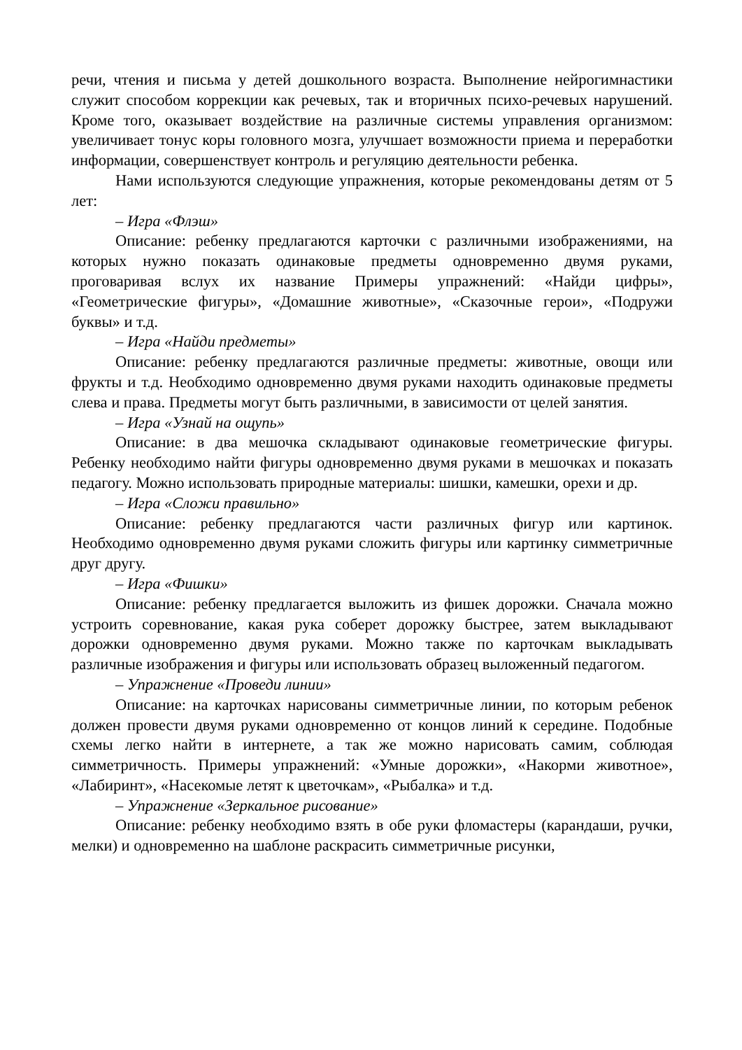речи, чтения и письма у детей дошкольного возраста. Выполнение нейрогимнастики служит способом коррекции как речевых, так и вторичных психо-речевых нарушений. Кроме того, оказывает воздействие на различные системы управления организмом: увеличивает тонус коры головного мозга, улучшает возможности приема и переработки информации, совершенствует контроль и регуляцию деятельности ребенка.
Нами используются следующие упражнения, которые рекомендованы детям от 5 лет:
– Игра «Флэш»
Описание: ребенку предлагаются карточки с различными изображениями, на которых нужно показать одинаковые предметы одновременно двумя руками, проговаривая вслух их название Примеры упражнений: «Найди цифры», «Геометрические фигуры», «Домашние животные», «Сказочные герои», «Подружи буквы» и т.д.
– Игра «Найди предметы»
Описание: ребенку предлагаются различные предметы: животные, овощи или фрукты и т.д. Необходимо одновременно двумя руками находить одинаковые предметы слева и права. Предметы могут быть различными, в зависимости от целей занятия.
– Игра «Узнай на ощупь»
Описание: в два мешочка складывают одинаковые геометрические фигуры. Ребенку необходимо найти фигуры одновременно двумя руками в мешочках и показать педагогу. Можно использовать природные материалы: шишки, камешки, орехи и др.
– Игра «Сложи правильно»
Описание: ребенку предлагаются части различных фигур или картинок. Необходимо одновременно двумя руками сложить фигуры или картинку симметричные друг другу.
– Игра «Фишки»
Описание: ребенку предлагается выложить из фишек дорожки. Сначала можно устроить соревнование, какая рука соберет дорожку быстрее, затем выкладывают дорожки одновременно двумя руками. Можно также по карточкам выкладывать различные изображения и фигуры или использовать образец выложенный педагогом.
– Упражнение «Проведи линии»
Описание: на карточках нарисованы симметричные линии, по которым ребенок должен провести двумя руками одновременно от концов линий к середине. Подобные схемы легко найти в интернете, а так же можно нарисовать самим, соблюдая симметричность. Примеры упражнений: «Умные дорожки», «Накорми животное», «Лабиринт», «Насекомые летят к цветочкам», «Рыбалка» и т.д.
– Упражнение «Зеркальное рисование»
Описание: ребенку необходимо взять в обе руки фломастеры (карандаши, ручки, мелки) и одновременно на шаблоне раскрасить симметричные рисунки,